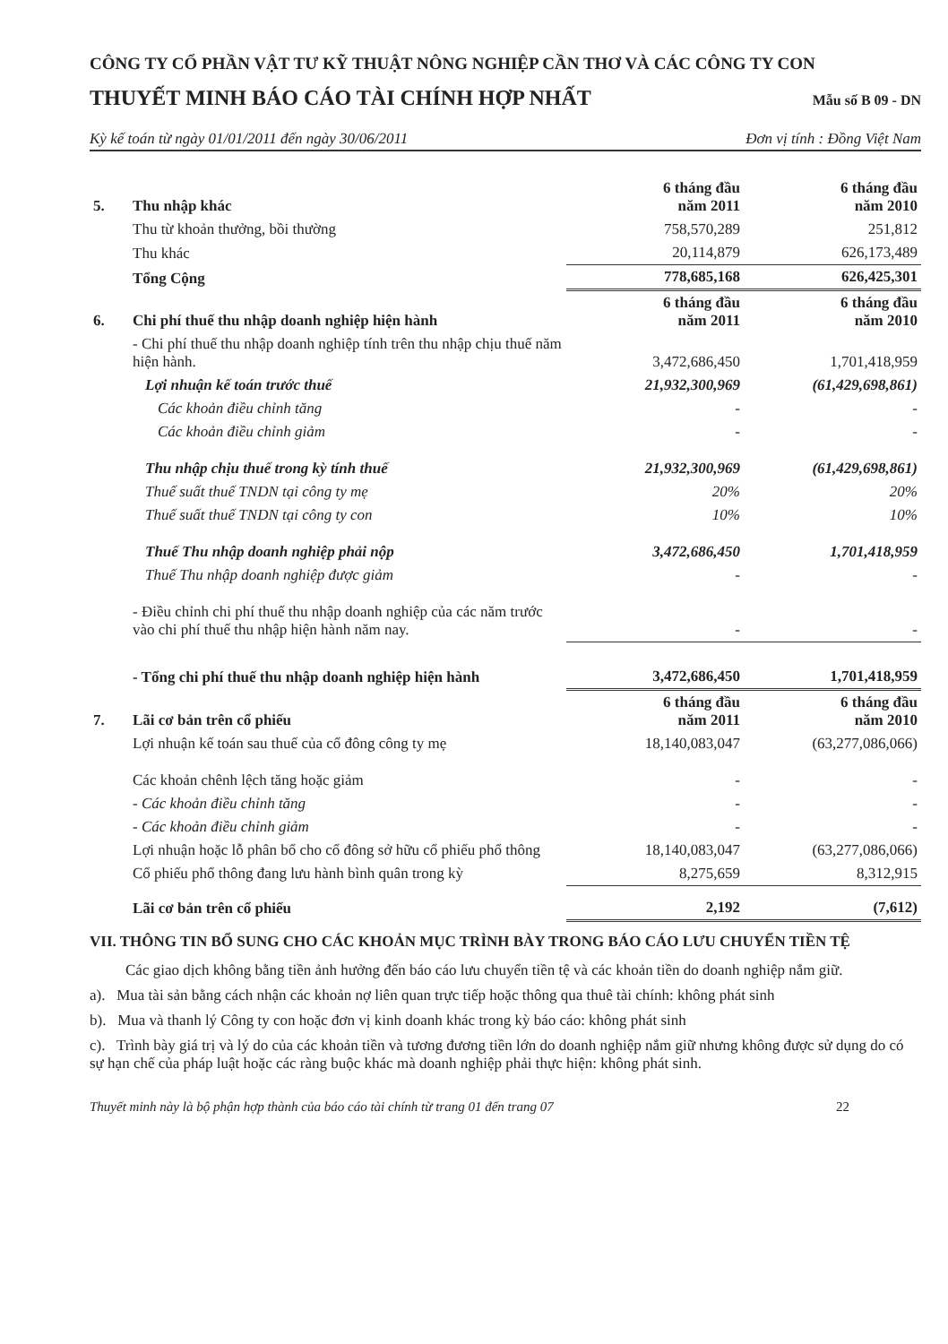CÔNG TY CỔ PHẦN VẬT TƯ KỸ THUẬT NÔNG NGHIỆP CẦN THƠ VÀ CÁC CÔNG TY CON
THUYẾT MINH BÁO CÁO TÀI CHÍNH HỢP NHẤT
Mẫu số B 09 - DN
Kỳ kế toán từ ngày 01/01/2011 đến ngày 30/06/2011 Đơn vị tính : Đồng Việt Nam
| 5. | Thu nhập khác | 6 tháng đầu năm 2011 | 6 tháng đầu năm 2010 |
| | Thu từ khoản thưởng, bồi thường | 758,570,289 | 251,812 |
| | Thu khác | 20,114,879 | 626,173,489 |
| | Tổng Cộng | 778,685,168 | 626,425,301 |
| 6. | Chi phí thuế thu nhập doanh nghiệp hiện hành | 6 tháng đầu năm 2011 | 6 tháng đầu năm 2010 |
| | - Chi phí thuế thu nhập doanh nghiệp tính trên thu nhập chịu thuế năm hiện hành. | 3,472,686,450 | 1,701,418,959 |
| | Lợi nhuận kế toán trước thuế | 21,932,300,969 | (61,429,698,861) |
| | Các khoản điều chỉnh tăng | - | - |
| | Các khoản điều chỉnh giảm | - | - |
| | Thu nhập chịu thuế trong kỳ tính thuế | 21,932,300,969 | (61,429,698,861) |
| | Thuế suất thuế TNDN tại công ty mẹ | 20% | 20% |
| | Thuế suất thuế TNDN tại công ty con | 10% | 10% |
| | Thuế Thu nhập doanh nghiệp phải nộp | 3,472,686,450 | 1,701,418,959 |
| | Thuế Thu nhập doanh nghiệp được giảm | - | - |
| | - Điều chỉnh chi phí thuế thu nhập doanh nghiệp của các năm trước vào chi phí thuế thu nhập hiện hành năm nay. | - | - |
| | - Tổng chi phí thuế thu nhập doanh nghiệp hiện hành | 3,472,686,450 | 1,701,418,959 |
| 7. | Lãi cơ bản trên cổ phiếu | 6 tháng đầu năm 2011 | 6 tháng đầu năm 2010 |
| | Lợi nhuận kế toán sau thuế của cổ đông công ty mẹ | 18,140,083,047 | (63,277,086,066) |
| | Các khoản chênh lệch tăng hoặc giảm | - | - |
| | - Các khoản điều chỉnh tăng | - | - |
| | - Các khoản điều chỉnh giảm | - | - |
| | Lợi nhuận hoặc lỗ phân bổ cho cổ đông sở hữu cổ phiếu phổ thông | 18,140,083,047 | (63,277,086,066) |
| | Cổ phiếu phổ thông đang lưu hành bình quân trong kỳ | 8,275,659 | 8,312,915 |
| | Lãi cơ bản trên cổ phiếu | 2,192 | (7,612) |
VII. THÔNG TIN BỔ SUNG CHO CÁC KHOẢN MỤC TRÌNH BÀY TRONG BÁO CÁO LƯU CHUYỂN TIỀN TỆ
Các giao dịch không bằng tiền ảnh hưởng đến báo cáo lưu chuyển tiền tệ và các khoản tiền do doanh nghiệp nắm giữ.
a). Mua tài sản bằng cách nhận các khoản nợ liên quan trực tiếp hoặc thông qua thuê tài chính: không phát sinh
b). Mua và thanh lý Công ty con hoặc đơn vị kinh doanh khác trong kỳ báo cáo: không phát sinh
c). Trình bày giá trị và lý do của các khoản tiền và tương đương tiền lớn do doanh nghiệp nắm giữ nhưng không được sử dụng do có sự hạn chế của pháp luật hoặc các ràng buộc khác mà doanh nghiệp phải thực hiện: không phát sinh.
Thuyết minh này là bộ phận hợp thành của báo cáo tài chính từ trang 01 đến trang 07 22